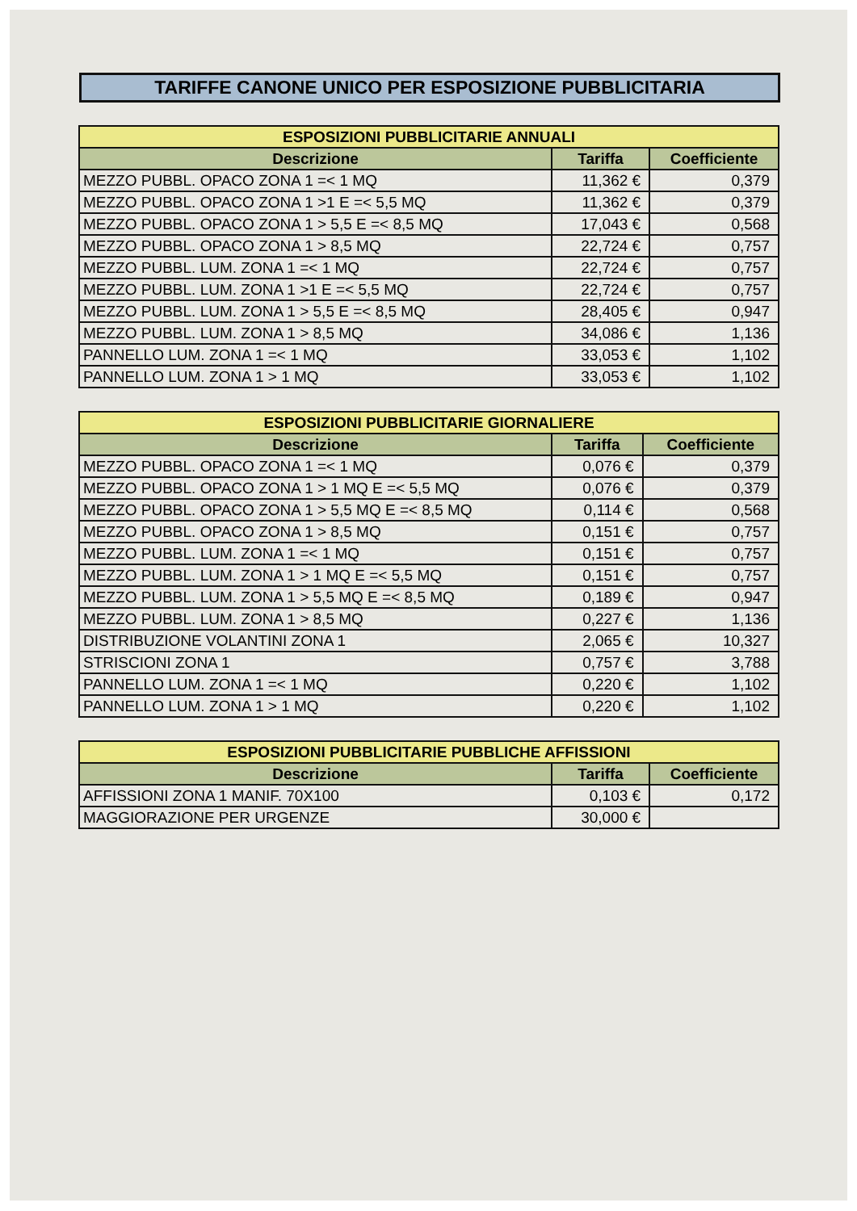TARIFFE CANONE UNICO PER ESPOSIZIONE PUBBLICITARIA
| ESPOSIZIONI PUBBLICITARIE ANNUALI | | |
| Descrizione | Tariffa | Coefficiente |
| MEZZO PUBBL. OPACO ZONA 1 =< 1 MQ | 11,362 € | 0,379 |
| MEZZO PUBBL. OPACO ZONA 1 >1 E =< 5,5 MQ | 11,362 € | 0,379 |
| MEZZO PUBBL. OPACO ZONA 1 > 5,5 E =< 8,5 MQ | 17,043 € | 0,568 |
| MEZZO PUBBL. OPACO ZONA 1 > 8,5 MQ | 22,724 € | 0,757 |
| MEZZO PUBBL. LUM. ZONA 1 =< 1 MQ | 22,724 € | 0,757 |
| MEZZO PUBBL. LUM. ZONA 1 >1 E =< 5,5 MQ | 22,724 € | 0,757 |
| MEZZO PUBBL. LUM. ZONA 1 > 5,5 E =< 8,5 MQ | 28,405 € | 0,947 |
| MEZZO PUBBL. LUM. ZONA 1 > 8,5 MQ | 34,086 € | 1,136 |
| PANNELLO LUM. ZONA 1 =< 1 MQ | 33,053 € | 1,102 |
| PANNELLO LUM. ZONA 1 > 1 MQ | 33,053 € | 1,102 |
| ESPOSIZIONI PUBBLICITARIE GIORNALIERE | | |
| Descrizione | Tariffa | Coefficiente |
| MEZZO PUBBL. OPACO ZONA 1 =< 1 MQ | 0,076 € | 0,379 |
| MEZZO PUBBL. OPACO ZONA 1 > 1 MQ E =< 5,5 MQ | 0,076 € | 0,379 |
| MEZZO PUBBL. OPACO ZONA 1 > 5,5 MQ E =< 8,5 MQ | 0,114 € | 0,568 |
| MEZZO PUBBL. OPACO ZONA 1 > 8,5 MQ | 0,151 € | 0,757 |
| MEZZO PUBBL. LUM. ZONA 1 =< 1 MQ | 0,151 € | 0,757 |
| MEZZO PUBBL. LUM. ZONA 1 > 1 MQ E =< 5,5 MQ | 0,151 € | 0,757 |
| MEZZO PUBBL. LUM. ZONA 1 > 5,5 MQ E =< 8,5 MQ | 0,189 € | 0,947 |
| MEZZO PUBBL. LUM. ZONA 1 > 8,5 MQ | 0,227 € | 1,136 |
| DISTRIBUZIONE VOLANTINI ZONA 1 | 2,065 € | 10,327 |
| STRISCIONI ZONA 1 | 0,757 € | 3,788 |
| PANNELLO LUM. ZONA 1 =< 1 MQ | 0,220 € | 1,102 |
| PANNELLO LUM. ZONA 1 > 1 MQ | 0,220 € | 1,102 |
| ESPOSIZIONI PUBBLICITARIE PUBBLICHE AFFISSIONI | | |
| Descrizione | Tariffa | Coefficiente |
| AFFISSIONI ZONA 1 MANIF. 70X100 | 0,103 € | 0,172 |
| MAGGIORAZIONE PER URGENZE | 30,000 € | |